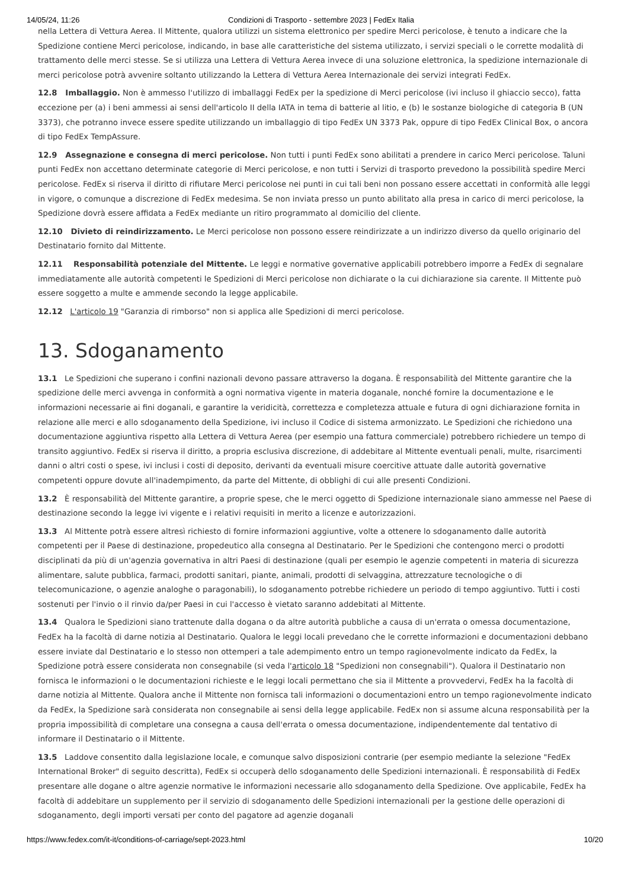14/05/24, 11:26 Condizioni di Trasporto - settembre 2023 | FedEx Italia
nella Lettera di Vettura Aerea. Il Mittente, qualora utilizzi un sistema elettronico per spedire Merci pericolose, è tenuto a indicare che la Spedizione contiene Merci pericolose, indicando, in base alle caratteristiche del sistema utilizzato, i servizi speciali o le corrette modalità di trattamento delle merci stesse. Se si utilizza una Lettera di Vettura Aerea invece di una soluzione elettronica, la spedizione internazionale di merci pericolose potrà avvenire soltanto utilizzando la Lettera di Vettura Aerea Internazionale dei servizi integrati FedEx.
12.8 Imballaggio. Non è ammesso l'utilizzo di imballaggi FedEx per la spedizione di Merci pericolose (ivi incluso il ghiaccio secco), fatta eccezione per (a) i beni ammessi ai sensi dell'articolo II della IATA in tema di batterie al litio, e (b) le sostanze biologiche di categoria B (UN 3373), che potranno invece essere spedite utilizzando un imballaggio di tipo FedEx UN 3373 Pak, oppure di tipo FedEx Clinical Box, o ancora di tipo FedEx TempAssure.
12.9 Assegnazione e consegna di merci pericolose. Non tutti i punti FedEx sono abilitati a prendere in carico Merci pericolose. Taluni punti FedEx non accettano determinate categorie di Merci pericolose, e non tutti i Servizi di trasporto prevedono la possibilità spedire Merci pericolose. FedEx si riserva il diritto di rifiutare Merci pericolose nei punti in cui tali beni non possano essere accettati in conformità alle leggi in vigore, o comunque a discrezione di FedEx medesima. Se non inviata presso un punto abilitato alla presa in carico di merci pericolose, la Spedizione dovrà essere affidata a FedEx mediante un ritiro programmato al domicilio del cliente.
12.10 Divieto di reindirizzamento. Le Merci pericolose non possono essere reindirizzate a un indirizzo diverso da quello originario del Destinatario fornito dal Mittente.
12.11 Responsabilità potenziale del Mittente. Le leggi e normative governative applicabili potrebbero imporre a FedEx di segnalare immediatamente alle autorità competenti le Spedizioni di Merci pericolose non dichiarate o la cui dichiarazione sia carente. Il Mittente può essere soggetto a multe e ammende secondo la legge applicabile.
12.12 L'articolo 19 "Garanzia di rimborso" non si applica alle Spedizioni di merci pericolose.
13. Sdoganamento
13.1 Le Spedizioni che superano i confini nazionali devono passare attraverso la dogana. È responsabilità del Mittente garantire che la spedizione delle merci avvenga in conformità a ogni normativa vigente in materia doganale, nonché fornire la documentazione e le informazioni necessarie ai fini doganali, e garantire la veridicità, correttezza e completezza attuale e futura di ogni dichiarazione fornita in relazione alle merci e allo sdoganamento della Spedizione, ivi incluso il Codice di sistema armonizzato. Le Spedizioni che richiedono una documentazione aggiuntiva rispetto alla Lettera di Vettura Aerea (per esempio una fattura commerciale) potrebbero richiedere un tempo di transito aggiuntivo. FedEx si riserva il diritto, a propria esclusiva discrezione, di addebitare al Mittente eventuali penali, multe, risarcimenti danni o altri costi o spese, ivi inclusi i costi di deposito, derivanti da eventuali misure coercitive attuate dalle autorità governative competenti oppure dovute all'inadempimento, da parte del Mittente, di obblighi di cui alle presenti Condizioni.
13.2 È responsabilità del Mittente garantire, a proprie spese, che le merci oggetto di Spedizione internazionale siano ammesse nel Paese di destinazione secondo la legge ivi vigente e i relativi requisiti in merito a licenze e autorizzazioni.
13.3 Al Mittente potrà essere altresì richiesto di fornire informazioni aggiuntive, volte a ottenere lo sdoganamento dalle autorità competenti per il Paese di destinazione, propedeutico alla consegna al Destinatario. Per le Spedizioni che contengono merci o prodotti disciplinati da più di un'agenzia governativa in altri Paesi di destinazione (quali per esempio le agenzie competenti in materia di sicurezza alimentare, salute pubblica, farmaci, prodotti sanitari, piante, animali, prodotti di selvaggina, attrezzature tecnologiche o di telecomunicazione, o agenzie analoghe o paragonabili), lo sdoganamento potrebbe richiedere un periodo di tempo aggiuntivo. Tutti i costi sostenuti per l'invio o il rinvio da/per Paesi in cui l'accesso è vietato saranno addebitati al Mittente.
13.4 Qualora le Spedizioni siano trattenute dalla dogana o da altre autorità pubbliche a causa di un'errata o omessa documentazione, FedEx ha la facoltà di darne notizia al Destinatario. Qualora le leggi locali prevedano che le corrette informazioni e documentazioni debbano essere inviate dal Destinatario e lo stesso non ottemperi a tale adempimento entro un tempo ragionevolmente indicato da FedEx, la Spedizione potrà essere considerata non consegnabile (si veda l'articolo 18 "Spedizioni non consegnabili"). Qualora il Destinatario non fornisca le informazioni o le documentazioni richieste e le leggi locali permettano che sia il Mittente a provvedervi, FedEx ha la facoltà di darne notizia al Mittente. Qualora anche il Mittente non fornisca tali informazioni o documentazioni entro un tempo ragionevolmente indicato da FedEx, la Spedizione sarà considerata non consegnabile ai sensi della legge applicabile. FedEx non si assume alcuna responsabilità per la propria impossibilità di completare una consegna a causa dell'errata o omessa documentazione, indipendentemente dal tentativo di informare il Destinatario o il Mittente.
13.5 Laddove consentito dalla legislazione locale, e comunque salvo disposizioni contrarie (per esempio mediante la selezione "FedEx International Broker" di seguito descritta), FedEx si occuperà dello sdoganamento delle Spedizioni internazionali. È responsabilità di FedEx presentare alle dogane o altre agenzie normative le informazioni necessarie allo sdoganamento della Spedizione. Ove applicabile, FedEx ha facoltà di addebitare un supplemento per il servizio di sdoganamento delle Spedizioni internazionali per la gestione delle operazioni di sdoganamento, degli importi versati per conto del pagatore ad agenzie doganali
https://www.fedex.com/it-it/conditions-of-carriage/sept-2023.html 10/20